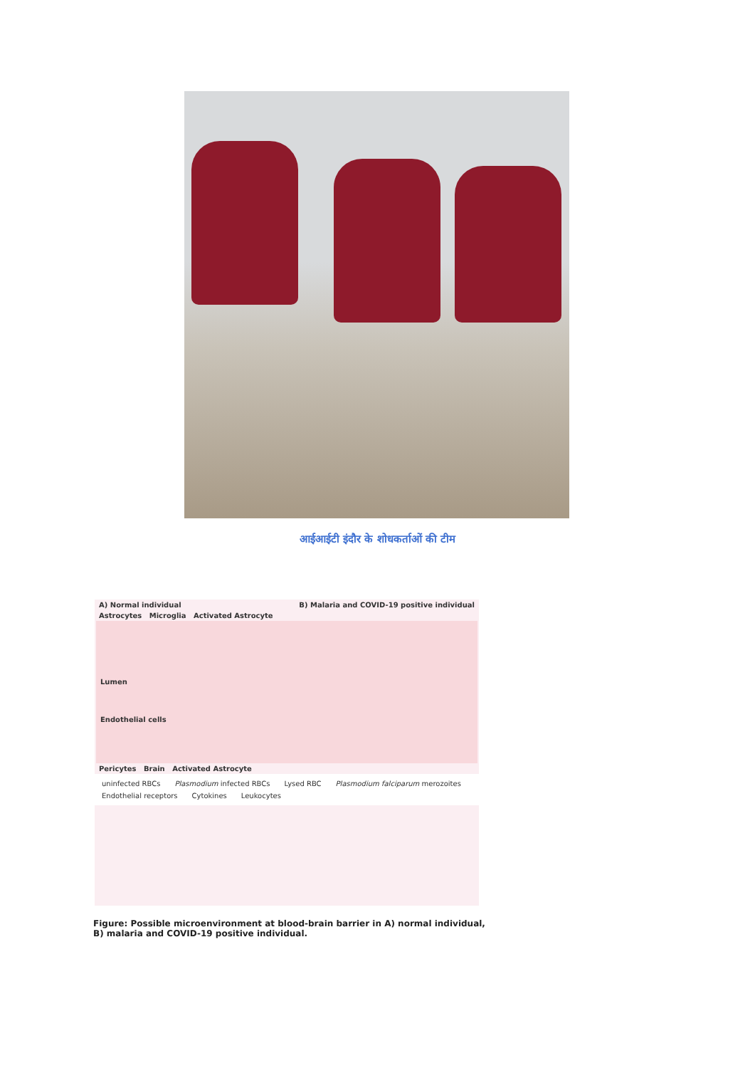आईआईटी इंदौर के शोधकर्ताओं की टीम
A) Normal individual B) Malaria and COVID-19 positive individual
Astrocytes Microglia Activated Astrocyte
Lumen
Endothelial cells
Pericytes Brain Activated Astrocyte
uninfected RBCs Plasmodium infected RBCs Lysed RBC Plasmodium falciparum merozoites Endothelial receptors Cytokines Leukocytes
Figure: Possible microenvironment at blood-brain barrier in A) normal individual, B) malaria and COVID-19 positive individual.